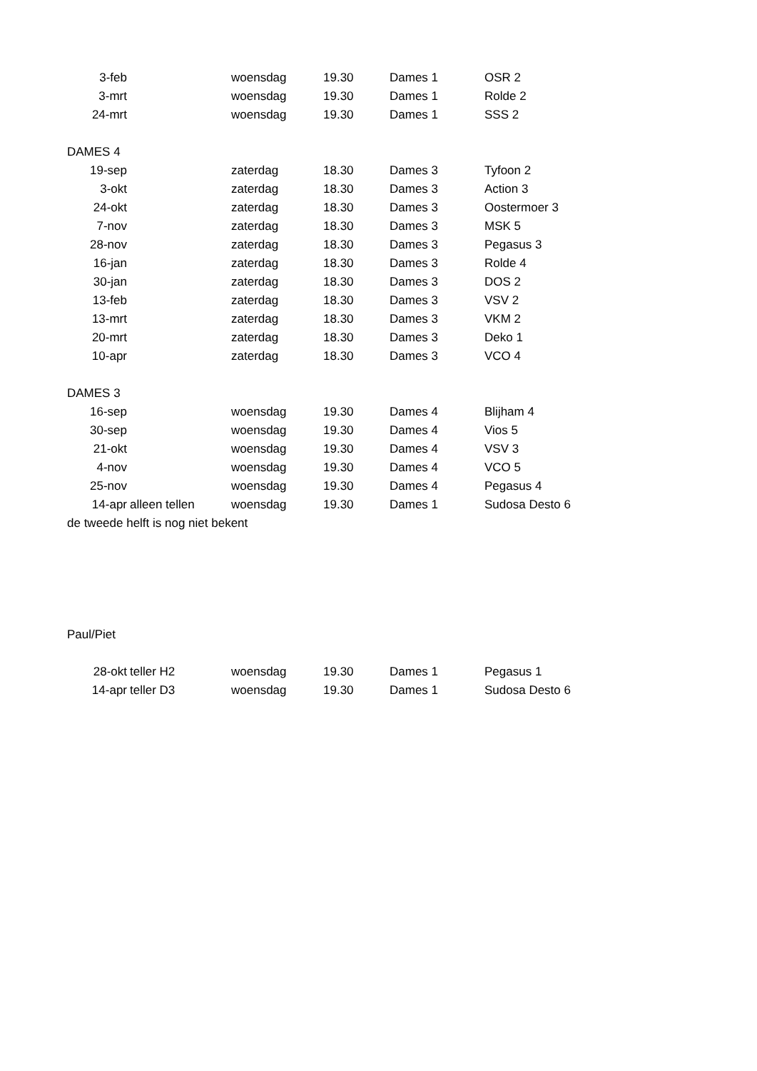| 3-feb | | woensdag | 19.30 | Dames 1 | OSR 2 |
| 3-mrt | | woensdag | 19.30 | Dames 1 | Rolde 2 |
| 24-mrt | | woensdag | 19.30 | Dames 1 | SSS 2 |
| DAMES 4 | | | | | |
| 19-sep | | zaterdag | 18.30 | Dames 3 | Tyfoon 2 |
| 3-okt | | zaterdag | 18.30 | Dames 3 | Action 3 |
| 24-okt | | zaterdag | 18.30 | Dames 3 | Oostermoer 3 |
| 7-nov | | zaterdag | 18.30 | Dames 3 | MSK 5 |
| 28-nov | | zaterdag | 18.30 | Dames 3 | Pegasus 3 |
| 16-jan | | zaterdag | 18.30 | Dames 3 | Rolde 4 |
| 30-jan | | zaterdag | 18.30 | Dames 3 | DOS 2 |
| 13-feb | | zaterdag | 18.30 | Dames 3 | VSV 2 |
| 13-mrt | | zaterdag | 18.30 | Dames 3 | VKM 2 |
| 20-mrt | | zaterdag | 18.30 | Dames 3 | Deko 1 |
| 10-apr | | zaterdag | 18.30 | Dames 3 | VCO 4 |
| DAMES 3 | | | | | |
| 16-sep | | woensdag | 19.30 | Dames 4 | Blijham 4 |
| 30-sep | | woensdag | 19.30 | Dames 4 | Vios 5 |
| 21-okt | | woensdag | 19.30 | Dames 4 | VSV 3 |
| 4-nov | | woensdag | 19.30 | Dames 4 | VCO 5 |
| 25-nov | | woensdag | 19.30 | Dames 4 | Pegasus 4 |
| 14-apr | alleen tellen | woensdag | 19.30 | Dames 1 | Sudosa Desto 6 |
| de tweede helft is nog niet bekent | | | | | |
| Paul/Piet | | | | | |
| 28-okt | teller H2 | woensdag | 19.30 | Dames 1 | Pegasus 1 |
| 14-apr | teller D3 | woensdag | 19.30 | Dames 1 | Sudosa Desto 6 |